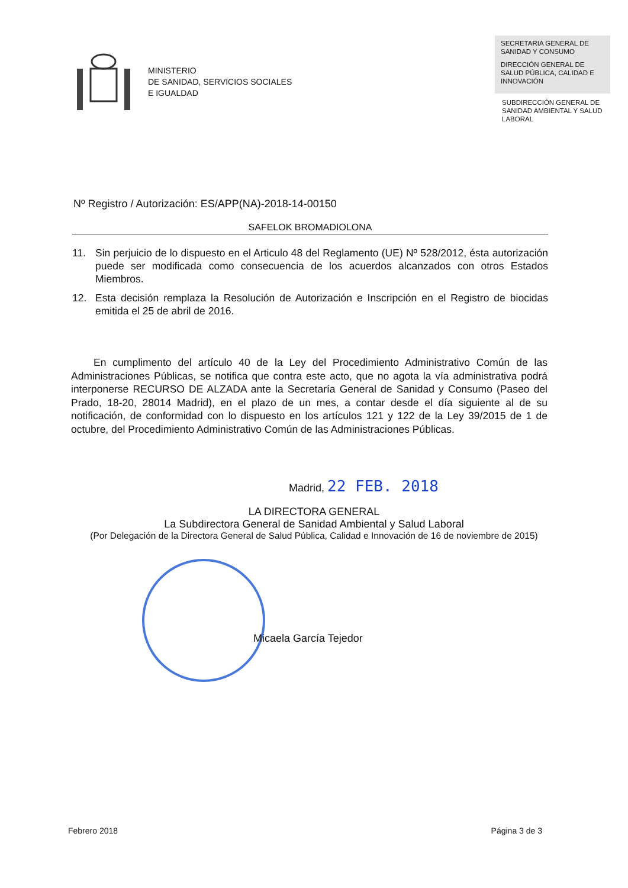MINISTERIO
DE SANIDAD, SERVICIOS SOCIALES
E IGUALDAD
SECRETARIA GENERAL DE SANIDAD Y CONSUMO
DIRECCIÓN GENERAL DE SALUD PÚBLICA, CALIDAD E INNOVACIÓN
SUBDIRECCIÓN GENERAL DE SANIDAD AMBIENTAL Y SALUD LABORAL
Nº Registro / Autorización: ES/APP(NA)-2018-14-00150
SAFELOK BROMADIOLONA
11. Sin perjuicio de lo dispuesto en el Articulo 48 del Reglamento (UE) Nº 528/2012, ésta autorización puede ser modificada como consecuencia de los acuerdos alcanzados con otros Estados Miembros.
12. Esta decisión remplaza la Resolución de Autorización e Inscripción en el Registro de biocidas emitida el 25 de abril de 2016.
En cumplimento del artículo 40 de la Ley del Procedimiento Administrativo Común de las Administraciones Públicas, se notifica que contra este acto, que no agota la vía administrativa podrá interponerse RECURSO DE ALZADA ante la Secretaría General de Sanidad y Consumo (Paseo del Prado, 18-20, 28014 Madrid), en el plazo de un mes, a contar desde el día siguiente al de su notificación, de conformidad con lo dispuesto en los artículos 121 y 122 de la Ley 39/2015 de 1 de octubre, del Procedimiento Administrativo Común de las Administraciones Públicas.
Madrid, 22 FEB. 2018
LA DIRECTORA GENERAL
La Subdirectora General de Sanidad Ambiental y Salud Laboral
(Por Delegación de la Directora General de Salud Pública, Calidad e Innovación de 16 de noviembre de 2015)
Micaela García Tejedor
Febrero 2018 Página 3 de 3